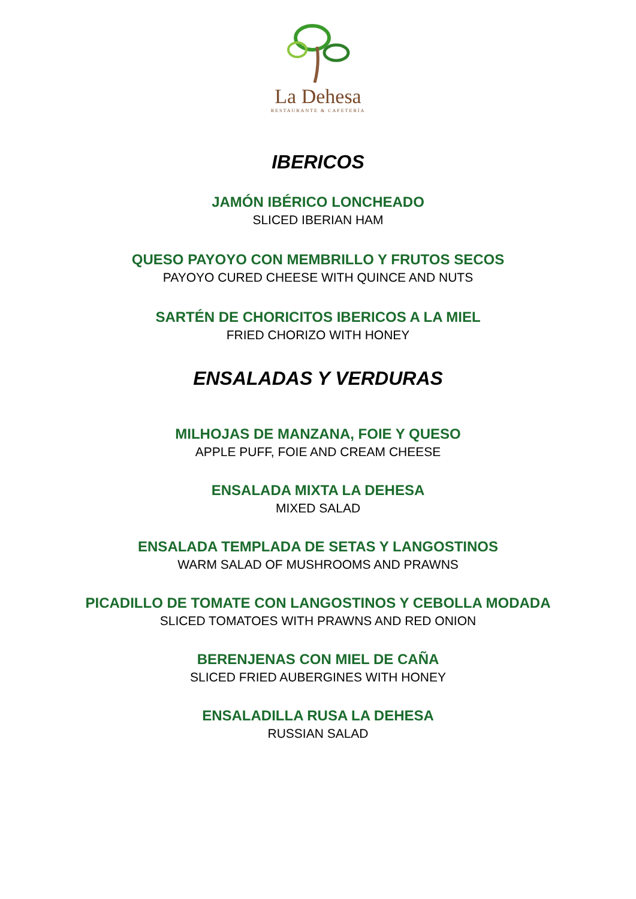La Dehesa
RESTAURANTE & CAFETERÍA
IBERICOS
JAMÓN IBÉRICO LONCHEADO
SLICED IBERIAN HAM
QUESO PAYOYO CON MEMBRILLO Y FRUTOS SECOS
PAYOYO CURED CHEESE WITH QUINCE AND NUTS
SARTÉN DE CHORICITOS IBERICOS A LA MIEL
FRIED CHORIZO WITH HONEY
ENSALADAS Y VERDURAS
MILHOJAS DE MANZANA, FOIE Y QUESO
APPLE PUFF, FOIE AND CREAM CHEESE
ENSALADA MIXTA LA DEHESA
MIXED SALAD
ENSALADA TEMPLADA DE SETAS Y LANGOSTINOS
WARM SALAD OF MUSHROOMS AND PRAWNS
PICADILLO DE TOMATE CON LANGOSTINOS Y CEBOLLA MODADA
SLICED TOMATOES WITH PRAWNS AND RED ONION
BERENJENAS CON MIEL DE CAÑA
SLICED FRIED AUBERGINES WITH HONEY
ENSALADILLA RUSA LA DEHESA
RUSSIAN SALAD